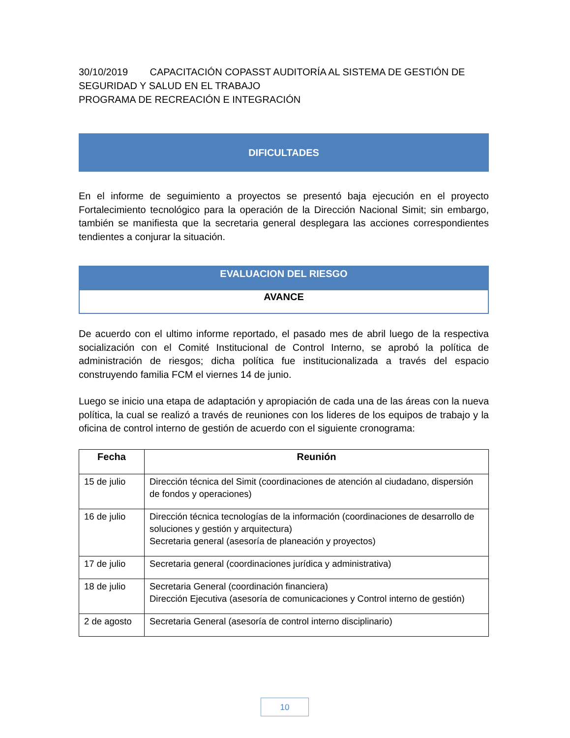30/10/2019 CAPACITACIÓN COPASST AUDITORÍA AL SISTEMA DE GESTIÓN DE SEGURIDAD Y SALUD EN EL TRABAJO
PROGRAMA DE RECREACIÓN E INTEGRACIÓN
DIFICULTADES
En el informe de seguimiento a proyectos se presentó baja ejecución en el proyecto Fortalecimiento tecnológico para la operación de la Dirección Nacional Simit; sin embargo, también se manifiesta que la secretaria general desplegara las acciones correspondientes tendientes a conjurar la situación.
EVALUACION DEL RIESGO
AVANCE
De acuerdo con el ultimo informe reportado, el pasado mes de abril luego de la respectiva socialización con el Comité Institucional de Control Interno, se aprobó la política de administración de riesgos; dicha política fue institucionalizada a través del espacio construyendo familia FCM el viernes 14 de junio.
Luego se inicio una etapa de adaptación y apropiación de cada una de las áreas con la nueva política, la cual se realizó a través de reuniones con los lideres de los equipos de trabajo y la oficina de control interno de gestión de acuerdo con el siguiente cronograma:
| Fecha | Reunión |
| --- | --- |
| 15 de julio | Dirección técnica del Simit (coordinaciones de atención al ciudadano, dispersión de fondos y operaciones) |
| 16 de julio | Dirección técnica tecnologías de la información (coordinaciones de desarrollo de soluciones y gestión y arquitectura) Secretaria general (asesoría de planeación y proyectos) |
| 17 de julio | Secretaria general (coordinaciones jurídica y administrativa) |
| 18 de julio | Secretaria General (coordinación financiera) Dirección Ejecutiva (asesoría de comunicaciones y Control interno de gestión) |
| 2 de agosto | Secretaria General (asesoría de control interno disciplinario) |
10